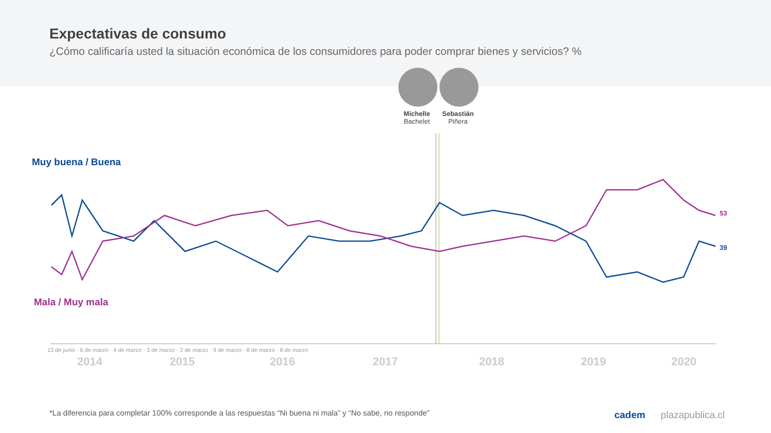Expectativas de consumo
¿Cómo calificaría usted la situación económica de los consumidores para poder comprar bienes y servicios? %
Michelle
Bachelet
Sebastián
Piñera
Muy buena / Buena
Mala / Muy mala
53
39
2014 2015 2016 2017 2018 2019 2020
13 de junio · 6 de marzo · 4 de marzo · 3 de marzo · 2 de marzo · 9 de marzo · 8 de marzo · 8 de marzo
*La diferencia para completar 100% corresponde a las respuestas “Ni buena ni mala” y “No sabe, no responde”
cadem plazapublica.cl